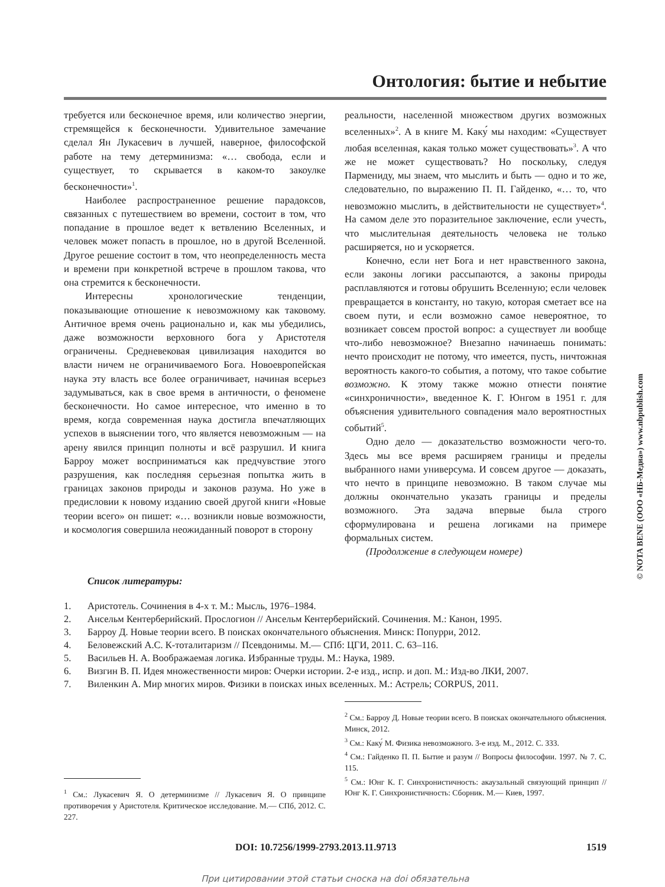Онтология: бытие и небытие
требуется или бесконечное время, или количество энергии, стремящейся к бесконечности. Удивительное замечание сделал Ян Лукасевич в лучшей, наверное, философской работе на тему детерминизма: «… свобода, если и существует, то скрывается в каком-то закоулке бесконечности»<sup>1</sup>.
Наиболее распространенное решение парадоксов, связанных с путешествием во времени, состоит в том, что попадание в прошлое ведет к ветвлению Вселенных, и человек может попасть в прошлое, но в другой Вселенной. Другое решение состоит в том, что неопределенность места и времени при конкретной встрече в прошлом такова, что она стремится к бесконечности.
Интересны хронологические тенденции, показывающие отношение к невозможному как таковому. Античное время очень рационально и, как мы убедились, даже возможности верховного бога у Аристотеля ограничены. Средневековая цивилизация находится во власти ничем не ограничиваемого Бога. Новоевропейская наука эту власть все более ограничивает, начиная всерьез задумываться, как в свое время в античности, о феномене бесконечности. Но самое интересное, что именно в то время, когда современная наука достигла впечатляющих успехов в выяснении того, что является невозможным — на арену явился принцип полноты и всё разрушил. И книга Барроу может восприниматься как предчувствие этого разрушения, как последняя серьезная попытка жить в границах законов природы и законов разума. Но уже в предисловии к новому изданию своей другой книги «Новые теории всего» он пишет: «… возникли новые возможности, и космология совершила неожиданный поворот в сторону
реальности, населенной множеством других возможных вселенных»<sup>2</sup>. А в книге М. Каку́ мы находим: «Существует любая вселенная, какая только может существовать»<sup>3</sup>. А что же не может существовать? Но поскольку, следуя Пармениду, мы знаем, что мыслить и быть — одно и то же, следовательно, по выражению П. П. Гайденко, «… то, что невозможно мыслить, в действительности не существует»<sup>4</sup>. На самом деле это поразительное заключение, если учесть, что мыслительная деятельность человека не только расширяется, но и ускоряется.
Конечно, если нет Бога и нет нравственного закона, если законы логики рассыпаются, а законы природы расплавляются и готовы обрушить Вселенную; если человек превращается в константу, но такую, которая сметает все на своем пути, и если возможно самое невероятное, то возникает совсем простой вопрос: а существует ли вообще что-либо невозможное? Внезапно начинаешь понимать: нечто происходит не потому, что имеется, пусть, ничтожная вероятность какого-то события, а потому, что такое событие возможно. К этому также можно отнести понятие «синхроничности», введенное К. Г. Юнгом в 1951 г. для объяснения удивительного совпадения мало вероятностных событий<sup>5</sup>.
Одно дело — доказательство возможности чего-то. Здесь мы все время расширяем границы и пределы выбранного нами универсума. И совсем другое — доказать, что нечто в принципе невозможно. В таком случае мы должны окончательно указать границы и пределы возможного. Эта задача впервые была строго сформулирована и решена логиками на примере формальных систем.
(Продолжение в следующем номере)
Список литературы:
1. Аристотель. Сочинения в 4-х т. М.: Мысль, 1976–1984.
2. Ансельм Кентерберийский. Прослогион // Ансельм Кентерберийский. Сочинения. М.: Канон, 1995.
3. Барроу Д. Новые теории всего. В поисках окончательного объяснения. Минск: Попурри, 2012.
4. Беловежский А.С. К-тоталитаризм // Псевдонимы. М.— СПб: ЦГИ, 2011. С. 63–116.
5. Васильев Н. А. Воображаемая логика. Избранные труды. М.: Наука, 1989.
6. Визгин В. П. Идея множественности миров: Очерки истории. 2-е изд., испр. и доп. М.: Изд-во ЛКИ, 2007.
7. Виленкин А. Мир многих миров. Физики в поисках иных вселенных. М.: Астрель; CORPUS, 2011.
<sup>1</sup> См.: Лукасевич Я. О детерминизме // Лукасевич Я. О принципе противоречия у Аристотеля. Критическое исследование. М.— СПб, 2012. С. 227.
<sup>2</sup> См.: Барроу Д. Новые теории всего. В поисках окончательного объяснения. Минск, 2012.
<sup>3</sup> См.: Каку́ М. Физика невозможного. 3-е изд. М., 2012. С. 333.
<sup>4</sup> См.: Гайденко П. П. Бытие и разум // Вопросы философии. 1997. № 7. С. 115.
<sup>5</sup> См.: Юнг К. Г. Синхронистичность: акаузальный связующий принцип // Юнг К. Г. Синхронистичность: Сборник. М.— Киев, 1997.
DOI: 10.7256/1999-2793.2013.11.9713 1519
При цитировании этой статьи сноска на doi обязательна
© NOTA BENE (ООО «НБ-Медиа») www.nbpublish.com